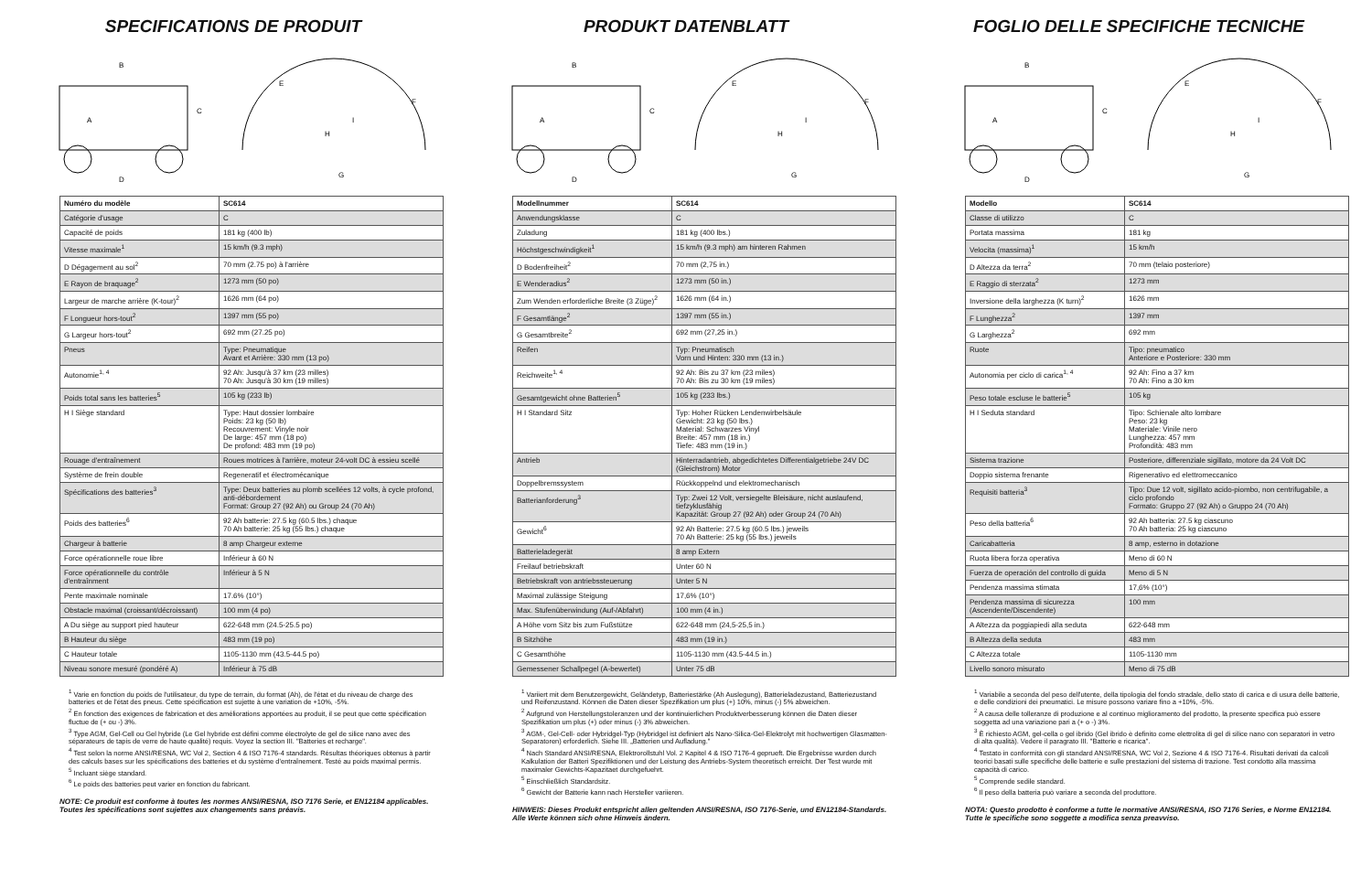SPECIFICATIONS DE PRODUIT
B
A
C
D
E
F
H
I
G
| Numéro du modèle | SC614 |
| --- | --- |
| Catégorie d'usage | C |
| Capacité de poids | 181 kg (400 lb) |
| Vitesse maximale<sup>1</sup> | 15 km/h (9.3 mph) |
| D Dégagement au sol<sup>2</sup> | 70 mm (2.75 po) à l'arrière |
| E Rayon de braquage<sup>2</sup> | 1273 mm (50 po) |
| Largeur de marche arrière (K-tour)<sup>2</sup> | 1626 mm (64 po) |
| F Longueur hors-tout<sup>2</sup> | 1397 mm (55 po) |
| G Largeur hors-tout<sup>2</sup> | 692 mm (27.25 po) |
| Pneus | Type: Pneumatique Avant et Arrière: 330 mm (13 po) |
| Autonomie<sup>1, 4</sup> | 92 Ah: Jusqu'à 37 km (23 milles) 70 Ah: Jusqu'à 30 km (19 milles) |
| Poids total sans les batteries<sup>5</sup> | 105 kg (233 lb) |
| H I Siège standard | Type: Haut dossier lombaire Poids: 23 kg (50 lb) Recouvrement: Vinyle noir De large: 457 mm (18 po) De profond: 483 mm (19 po) |
| Rouage d'entraînement | Roues motrices à l'arrière, moteur 24-volt DC à essieu scellé |
| Système de frein double | Regeneratif et électromécanique |
| Spécifications des batteries<sup>3</sup> | Type: Deux batteries au plomb scellées 12 volts, à cycle profond, anti-débordement Format: Group 27 (92 Ah) ou Group 24 (70 Ah) |
| Poids des batteries<sup>6</sup> | 92 Ah batterie: 27.5 kg (60.5 lbs.) chaque 70 Ah batterie: 25 kg (55 lbs.) chaque |
| Chargeur à batterie | 8 amp Chargeur externe |
| Force opérationnelle roue libre | Inférieur à 60 N |
| Force opérationnelle du contrôle d'entraînment | Inférieur à 5 N |
| Pente maximale nominale | 17.6% (10°) |
| Obstacle maximal (croissant/décroissant) | 100 mm (4 po) |
| A Du siège au support pied hauteur | 622-648 mm (24.5-25.5 po) |
| B Hauteur du siège | 483 mm (19 po) |
| C Hauteur totale | 1105-1130 mm (43.5-44.5 po) |
| Niveau sonore mesuré (pondéré A) | Inférieur à 75 dB |
<sup>1</sup> Varie en fonction du poids de l'utilisateur, du type de terrain, du format (Ah), de l'état et du niveau de charge des batteries et de l'état des pneus. Cette spécification est sujette à une variation de +10%, -5%.
<sup>2</sup> En fonction des exigences de fabrication et des améliorations apportées au produit, il se peut que cette spécification fluctue de (+ ou -) 3%.
<sup>3</sup> Type AGM, Gel-Cell ou Gel hybride (Le Gel hybride est défini comme électrolyte de gel de silice nano avec des séparateurs de tapis de verre de haute qualité) requis. Voyez la section III. "Batteries et recharge".
<sup>4</sup> Test selon la norme ANSI/RESNA, WC Vol 2, Section 4 & ISO 7176-4 standards. Résultas théoriques obtenus à partir des calculs bases sur les spécifications des batteries et du système d'entraînement. Testé au poids maximal permis.
<sup>5</sup> Incluant siège standard.
<sup>6</sup> Le poids des batteries peut varier en fonction du fabricant.
NOTE: Ce produit est conforme à toutes les normes ANSI/RESNA, ISO 7176 Serie, et EN12184 applicables. Toutes les spécifications sont sujettes aux changements sans préavis.
PRODUKT DATENBLATT
B
A
C
D
E
F
H
I
G
| Modellnummer | SC614 |
| --- | --- |
| Anwendungsklasse | C |
| Zuladung | 181 kg (400 lbs.) |
| Höchstgeschwindigkeit<sup>1</sup> | 15 km/h (9.3 mph) am hinteren Rahmen |
| D Bodenfreiheit<sup>2</sup> | 70 mm (2,75 in.) |
| E Wenderadius<sup>2</sup> | 1273 mm (50 in.) |
| Zum Wenden erforderliche Breite (3 Züge)<sup>2</sup> | 1626 mm (64 in.) |
| F Gesamtlänge<sup>2</sup> | 1397 mm (55 in.) |
| G Gesamtbreite<sup>2</sup> | 692 mm (27,25 in.) |
| Reifen | Typ: Pneumatisch Vorn und Hinten: 330 mm (13 in.) |
| Reichweite<sup>1, 4</sup> | 92 Ah: Bis zu 37 km (23 miles) 70 Ah: Bis zu 30 km (19 miles) |
| Gesamtgewicht ohne Batterien<sup>5</sup> | 105 kg (233 lbs.) |
| H I Standard Sitz | Typ: Hoher Rücken Lendenwirbelsäule Gewicht: 23 kg (50 lbs.) Material: Schwarzes Vinyl Breite: 457 mm (18 in.) Tiefe: 483 mm (19 in.) |
| Antrieb | Hinterradantrieb, abgedichtetes Differentialgetriebe 24V DC (Gleichstrom) Motor |
| Doppelbremssystem | Rückkoppelnd und elektromechanisch |
| Batterianforderung<sup>3</sup> | Typ: Zwei 12 Volt, versiegelte Bleisäure, nicht auslaufend, tiefzyklusfähig Kapazität: Group 27 (92 Ah) oder Group 24 (70 Ah) |
| Gewicht<sup>6</sup> | 92 Ah Batterie: 27.5 kg (60.5 lbs.) jeweils 70 Ah Batterie: 25 kg (55 lbs.) jeweils |
| Batterieladegerät | 8 amp Extern |
| Freilauf betriebskraft | Unter 60 N |
| Betriebskraft von antriebssteuerung | Unter 5 N |
| Maximal zulässige Steigung | 17,6% (10°) |
| Max. Stufenüberwindung (Auf-/Abfahrt) | 100 mm (4 in.) |
| A Höhe vom Sitz bis zum Fußstütze | 622-648 mm (24,5-25,5 in.) |
| B Sitzhöhe | 483 mm (19 in.) |
| C Gesamthöhe | 1105-1130 mm (43.5-44.5 in.) |
| Gemessener Schallpegel (A-bewertet) | Unter 75 dB |
<sup>1</sup> Variiert mit dem Benutzergewicht, Geländetyp, Batteriestärke (Ah Auslegung), Batterieladezustand, Batteriezustand und Reifenzustand. Können die Daten dieser Spezifikation um plus (+) 10%, minus (-) 5% abweichen.
<sup>2</sup> Aufgrund von Herstellungstoleranzen und der kontinuierlichen Produktverbesserung können die Daten dieser Spezifikation um plus (+) oder minus (-) 3% abweichen.
<sup>3</sup> AGM-, Gel-Cell- oder Hybridgel-Typ (Hybridgel ist definiert als Nano-Silica-Gel-Elektrolyt mit hochwertigen Glasmatten-Separatoren) erforderlich. Siehe III. „Batterien und Aufladung."
<sup>4</sup> Nach Standard ANSI/RESNA, Elektrorollstuhl Vol. 2 Kapitel 4 & ISO 7176-4 geprueft. Die Ergebnisse wurden durch Kalkulation der Batteri Spezifiktionen und der Leistung des Antriebs-System theoretisch erreicht. Der Test wurde mit maximaler Gewichts-Kapazitaet durchgefuehrt.
<sup>5</sup> Einschließlich Standardsitz.
<sup>6</sup> Gewicht der Batterie kann nach Hersteller variieren.
HINWEIS: Dieses Produkt entspricht allen geltenden ANSI/RESNA, ISO 7176-Serie, und EN12184-Standards. Alle Werte können sich ohne Hinweis ändern.
FOGLIO DELLE SPECIFICHE TECNICHE
B
A
C
D
E
F
H
I
G
| Modello | SC614 |
| --- | --- |
| Classe di utilizzo | C |
| Portata massima | 181 kg |
| Velocita (massima)<sup>1</sup> | 15 km/h |
| D Altezza da terra<sup>2</sup> | 70 mm (telaio posteriore) |
| E Raggio di sterzata<sup>2</sup> | 1273 mm |
| Inversione della larghezza (K turn)<sup>2</sup> | 1626 mm |
| F Lunghezza<sup>2</sup> | 1397 mm |
| G Larghezza<sup>2</sup> | 692 mm |
| Ruote | Tipo: pneumatico Anteriore e Posteriore: 330 mm |
| Autonomia per ciclo di carica<sup>1, 4</sup> | 92 Ah: Fino a 37 km 70 Ah: Fino a 30 km |
| Peso totale escluse le batterie<sup>5</sup> | 105 kg |
| H I Seduta standard | Tipo: Schienale alto lombare Peso: 23 kg Materiale: Vinile nero Lunghezza: 457 mm Profondità: 483 mm |
| Sistema trazione | Posteriore, differenziale sigillato, motore da 24 Volt DC |
| Doppio sistema frenante | Rigenerativo ed elettromeccanico |
| Requisiti batteria<sup>3</sup> | Tipo: Due 12 volt, sigillato acido-piombo, non centrifugabile, a ciclo profondo Formato: Gruppo 27 (92 Ah) o Gruppo 24 (70 Ah) |
| Peso della batteria<sup>6</sup> | 92 Ah batteria: 27.5 kg ciascuno 70 Ah batteria: 25 kg ciascuno |
| Caricabatteria | 8 amp, esterno in dotazione |
| Ruota libera forza operativa | Meno di 60 N |
| Fuerza de operación del controllo di guida | Meno di 5 N |
| Pendenza massima stimata | 17,6% (10°) |
| Pendenza massima di sicurezza (Ascendente/Discendente) | 100 mm |
| A Altezza da poggiapiedi alla seduta | 622-648 mm |
| B Altezza della seduta | 483 mm |
| C Altezza totale | 1105-1130 mm |
| Livello sonoro misurato | Meno di 75 dB |
<sup>1</sup> Variabile a seconda del peso dell'utente, della tipologia del fondo stradale, dello stato di carica e di usura delle batterie, e delle condizioni dei pneumatici. Le misure possono variare fino a +10%, -5%.
<sup>2</sup> A causa delle tolleranze di produzione e al continuo miglioramento del prodotto, la presente specifica può essere soggetta ad una variazione pari a (+ o -) 3%.
<sup>3</sup> È richiesto AGM, gel-cella o gel ibrido (Gel ibrido è definito come elettrolita di gel di silice nano con separatori in vetro di alta qualità). Vedere il paragrato III. "Batterie e ricarica".
<sup>4</sup> Testato in conformità con gli standard ANSI/RESNA, WC Vol 2, Sezione 4 & ISO 7176-4. Risultati derivati da calcoli teorici basati sulle specifiche delle batterie e sulle prestazioni del sistema di trazione. Test condotto alla massima capacità di carico.
<sup>5</sup> Comprende sedile standard.
<sup>6</sup> Il peso della batteria può variare a seconda del produttore.
NOTA: Questo prodotto è conforme a tutte le normative ANSI/RESNA, ISO 7176 Series, e Norme EN12184. Tutte le specifiche sono soggette a modifica senza preavviso.